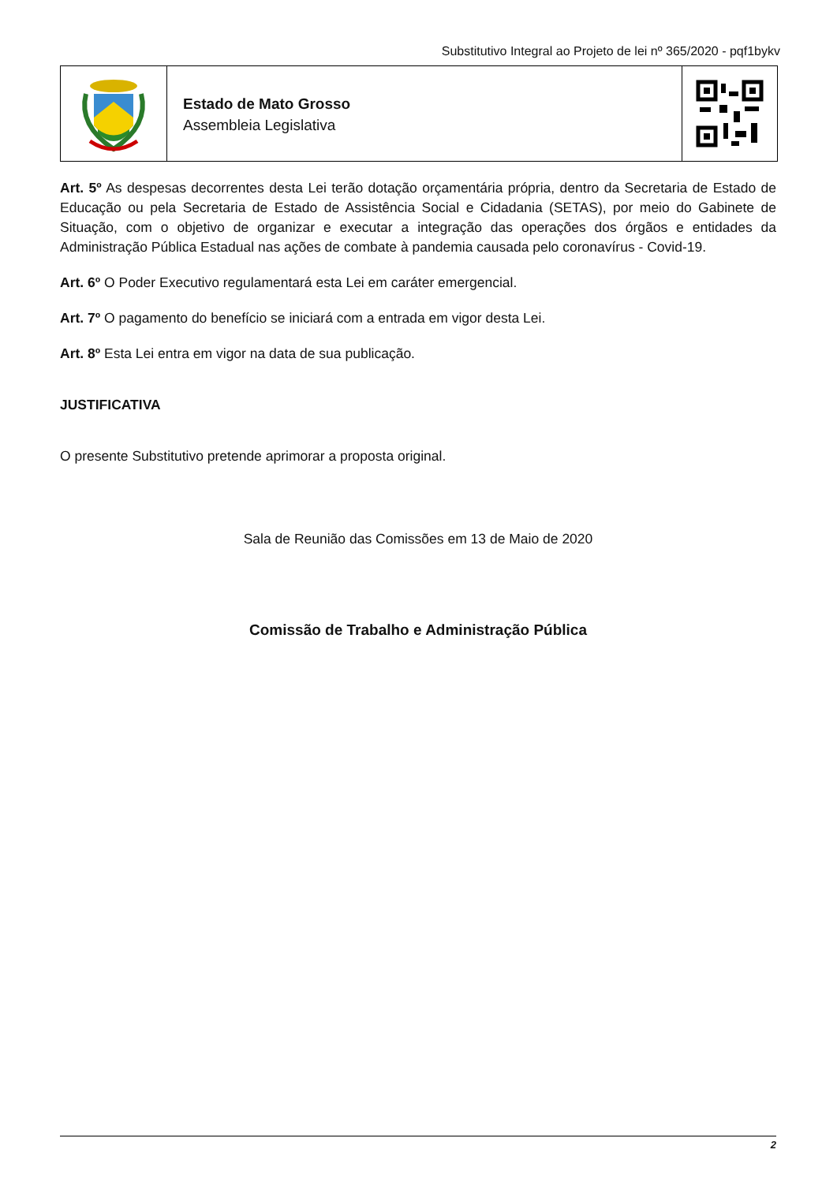Substitutivo Integral ao Projeto de lei nº 365/2020 - pqf1bykv
Estado de Mato Grosso
Assembleia Legislativa
Art. 5º As despesas decorrentes desta Lei terão dotação orçamentária própria, dentro da Secretaria de Estado de Educação ou pela Secretaria de Estado de Assistência Social e Cidadania (SETAS), por meio do Gabinete de Situação, com o objetivo de organizar e executar a integração das operações dos órgãos e entidades da Administração Pública Estadual nas ações de combate à pandemia causada pelo coronavírus - Covid-19.
Art. 6º O Poder Executivo regulamentará esta Lei em caráter emergencial.
Art. 7º O pagamento do benefício se iniciará com a entrada em vigor desta Lei.
Art. 8º Esta Lei entra em vigor na data de sua publicação.
JUSTIFICATIVA
O presente Substitutivo pretende aprimorar a proposta original.
Sala de Reunião das Comissões em 13 de Maio de 2020
Comissão de Trabalho e Administração Pública
2